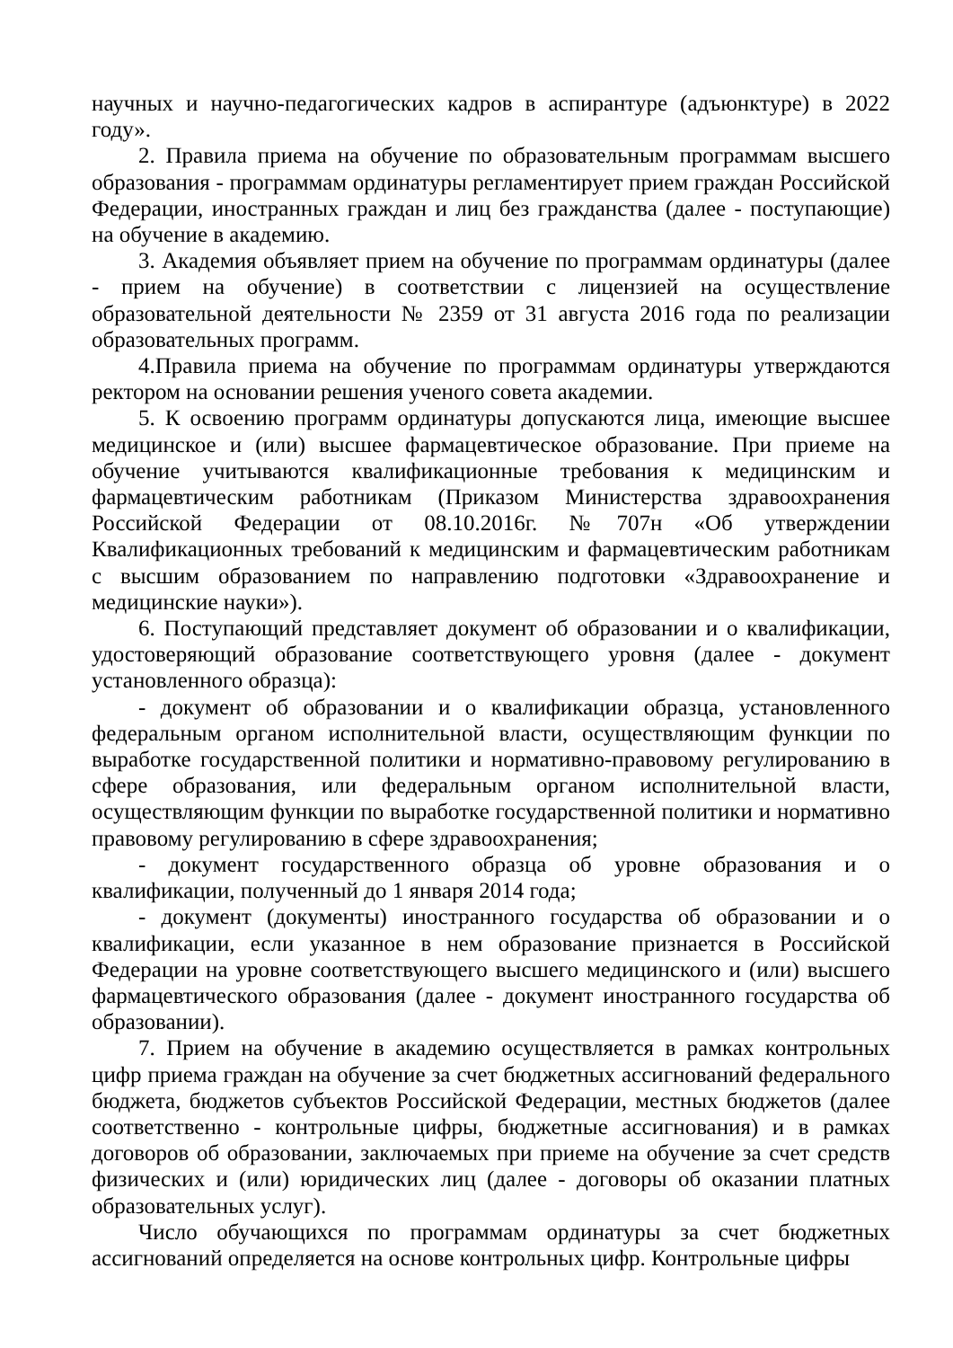научных и научно-педагогических кадров в аспирантуре (адъюнктуре) в 2022 году».
2. Правила приема на обучение по образовательным программам высшего образования - программам ординатуры регламентирует прием граждан Российской Федерации, иностранных граждан и лиц без гражданства (далее - поступающие) на обучение в академию.
3. Академия объявляет прием на обучение по программам ординатуры (далее - прием на обучение) в соответствии с лицензией на осуществление образовательной деятельности № 2359 от 31 августа 2016 года по реализации образовательных программ.
4.Правила приема на обучение по программам ординатуры утверждаются ректором на основании решения ученого совета академии.
5. К освоению программ ординатуры допускаются лица, имеющие высшее медицинское и (или) высшее фармацевтическое образование. При приеме на обучение учитываются квалификационные требования к медицинским и фармацевтическим работникам (Приказом Министерства здравоохранения Российской Федерации от 08.10.2016г. №707н «Об утверждении Квалификационных требований к медицинским и фармацевтическим работникам с высшим образованием по направлению подготовки «Здравоохранение и медицинские науки»).
6. Поступающий представляет документ об образовании и о квалификации, удостоверяющий образование соответствующего уровня (далее - документ установленного образца):
- документ об образовании и о квалификации образца, установленного федеральным органом исполнительной власти, осуществляющим функции по выработке государственной политики и нормативно-правовому регулированию в сфере образования, или федеральным органом исполнительной власти, осуществляющим функции по выработке государственной политики и нормативно правовому регулированию в сфере здравоохранения;
- документ государственного образца об уровне образования и о квалификации, полученный до 1 января 2014 года;
- документ (документы) иностранного государства об образовании и о квалификации, если указанное в нем образование признается в Российской Федерации на уровне соответствующего высшего медицинского и (или) высшего фармацевтического образования (далее - документ иностранного государства об образовании).
7. Прием на обучение в академию осуществляется в рамках контрольных цифр приема граждан на обучение за счет бюджетных ассигнований федерального бюджета, бюджетов субъектов Российской Федерации, местных бюджетов (далее соответственно - контрольные цифры, бюджетные ассигнования) и в рамках договоров об образовании, заключаемых при приеме на обучение за счет средств физических и (или) юридических лиц (далее - договоры об оказании платных образовательных услуг).
Число обучающихся по программам ординатуры за счет бюджетных ассигнований определяется на основе контрольных цифр. Контрольные цифры